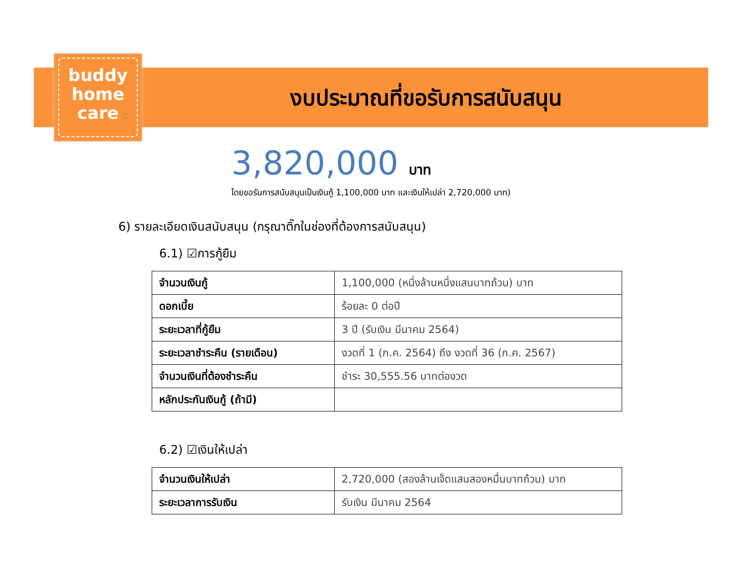buddy
home
care
งบประมาณที่ขอรับการสนับสนุน
3,820,000 บาท
โดยขอรับการสนับสนุนเป็นเงินกู้ 1,100,000 บาท และเงินให้เปล่า 2,720,000 บาท)
6) รายละเอียดเงินสนับสนุน (กรุณาติ๊กในช่องที่ต้องการสนับสนุน)
6.1) ☑การกู้ยืม
| จำนวนเงินกู้ | 1,100,000 (หนึ่งล้านหนึ่งแสนบาทถ้วน) บาท |
| ดอกเบี้ย | ร้อยละ 0 ต่อปี |
| ระยะเวลาที่กู้ยืม | 3 ปี (รับเงิน มีนาคม 2564) |
| ระยะเวลาชำระคืน (รายเดือน) | งวดที่ 1 (ก.ค. 2564) ถึง งวดที่ 36 (ก.ค. 2567) |
| จำนวนเงินที่ต้องชำระคืน | ชำระ 30,555.56 บาทต่องวด |
| หลักประกันเงินกู้ (ถ้ามี) | |
6.2) ☑เงินให้เปล่า
| จำนวนเงินให้เปล่า | 2,720,000 (สองล้านเจ็ดแสนสองหมื่นบาทถ้วน) บาท |
| ระยะเวลาการรับเงิน | รับเงิน มีนาคม 2564 |